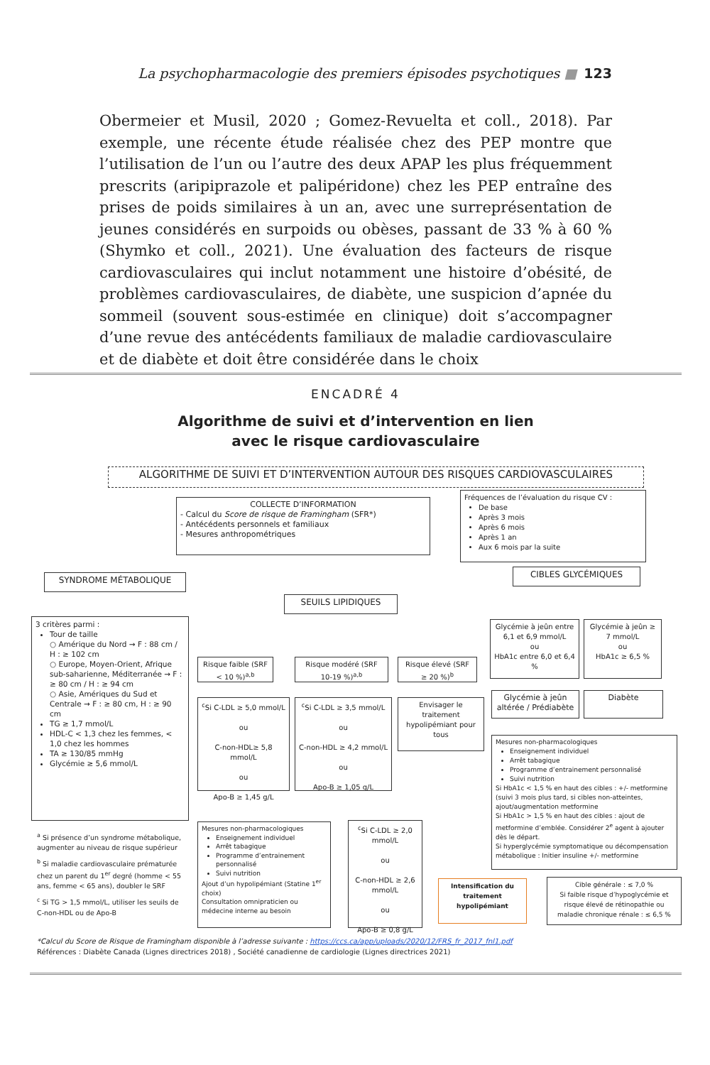La psychopharmacologie des premiers épisodes psychotiques ■ 123
Obermeier et Musil, 2020 ; Gomez-Revuelta et coll., 2018). Par exemple, une récente étude réalisée chez des PEP montre que l’utilisation de l’un ou l’autre des deux APAP les plus fréquemment prescrits (aripiprazole et palipéridone) chez les PEP entraîne des prises de poids similaires à un an, avec une surreprésentation de jeunes considérés en surpoids ou obèses, passant de 33 % à 60 % (Shymko et coll., 2021). Une évaluation des facteurs de risque cardiovasculaires qui inclut notamment une histoire d’obésité, de problèmes cardiovasculaires, de diabète, une suspicion d’apnée du sommeil (souvent sous-estimée en clinique) doit s’accompagner d’une revue des antécédents familiaux de maladie cardiovasculaire et de diabète et doit être considérée dans le choix
ENCADRÉ 4
Algorithme de suivi et d’intervention en lien
avec le risque cardiovasculaire
ALGORITHME DE SUIVI ET D’INTERVENTION AUTOUR DES RISQUES CARDIOVASCULAIRES
COLLECTE D’INFORMATION
- Calcul du Score de risque de Framingham (SFR*)
- Antécédents personnels et familiaux
- Mesures anthropométriques
Fréquences de l’évaluation du risque CV :
De base
Après 3 mois
Après 6 mois
Après 1 an
Aux 6 mois par la suite
SYNDROME MÉTABOLIQUE
CIBLES GLYCÉMIQUES
SEUILS LIPIDIQUES
3 critères parmi :
Tour de taille
○ Amérique du Nord → F : 88 cm / H : ≥ 102 cm
○ Europe, Moyen-Orient, Afrique sub-saharienne, Méditerranée → F : ≥ 80 cm / H : ≥ 94 cm
○ Asie, Amériques du Sud et Centrale → F : ≥ 80 cm, H : ≥ 90 cm
TG ≥ 1,7 mmol/L
HDL-C < 1,3 chez les femmes, < 1,0 chez les hommes
TA ≥ 130/85 mmHg
Glycémie ≥ 5,6 mmol/L
<sup>a</sup> Si présence d’un syndrome métabolique, augmenter au niveau de risque supérieur
<sup>b</sup> Si maladie cardiovasculaire prématurée chez un parent du 1<sup>er</sup> degré (homme < 55 ans, femme < 65 ans), doubler le SRF
<sup>c</sup> Si TG > 1,5 mmol/L, utiliser les seuils de C-non-HDL ou de Apo-B
Risque faible (SRF < 10 %)<sup>a,b</sup>
Risque modéré (SRF 10-19 %)<sup>a,b</sup>
Risque élevé (SRF ≥ 20 %)<sup>b</sup>
<sup>c</sup> Si C-LDL ≥ 5,0 mmol/L
ou
C-non-HDL≥ 5,8 mmol/L
ou
Apo-B ≥ 1,45 g/L
<sup>c</sup> Si C-LDL ≥ 3,5 mmol/L
ou
C-non-HDL ≥ 4,2 mmol/L
ou
Apo-B ≥ 1,05 g/L
Envisager le traitement hypolipémiant pour tous
Glycémie à jeûn entre 6,1 et 6,9 mmol/L
ou
HbA1c entre 6,0 et 6,4 %
Glycémie à jeûn ≥ 7 mmol/L
ou
HbA1c ≥ 6,5 %
Glycémie à jeûn altérée / Prédiabète
Diabète
Mesures non-pharmacologiques
Enseignement individuel
Arrêt tabagique
Programme d’entrainement personnalisé
Suivi nutrition
Si HbA1c < 1,5 % en haut des cibles : +/- metformine (suivi 3 mois plus tard, si cibles non-atteintes, ajout/augmentation metformine
Si HbA1c > 1,5 % en haut des cibles : ajout de metformine d’emblée. Considérer 2<sup>e</sup> agent à ajouter dès le départ.
Si hyperglycémie symptomatique ou décompensation métabolique : Initier insuline +/- metformine
Mesures non-pharmacologiques
Enseignement individuel
Arrêt tabagique
Programme d’entrainement personnalisé
Suivi nutrition
Ajout d’un hypolipémiant (Statine 1<sup>er</sup> choix)
Consultation omnipraticien ou médecine interne au besoin
<sup>c</sup> Si C-LDL ≥ 2,0 mmol/L
ou
C-non-HDL ≥ 2,6 mmol/L
ou
Apo-B ≥ 0,8 g/L
Intensification du traitement hypolipémiant
Cible générale : ≤ 7,0 %
Si faible risque d’hypoglycémie et risque élevé de rétinopathie ou maladie chronique rénale : ≤ 6,5 %
*Calcul du Score de Risque de Framingham disponible à l’adresse suivante : https://ccs.ca/app/uploads/2020/12/FRS_fr_2017_fnl1.pdf
Références : Diabète Canada (Lignes directrices 2018) , Société canadienne de cardiologie (Lignes directrices 2021)